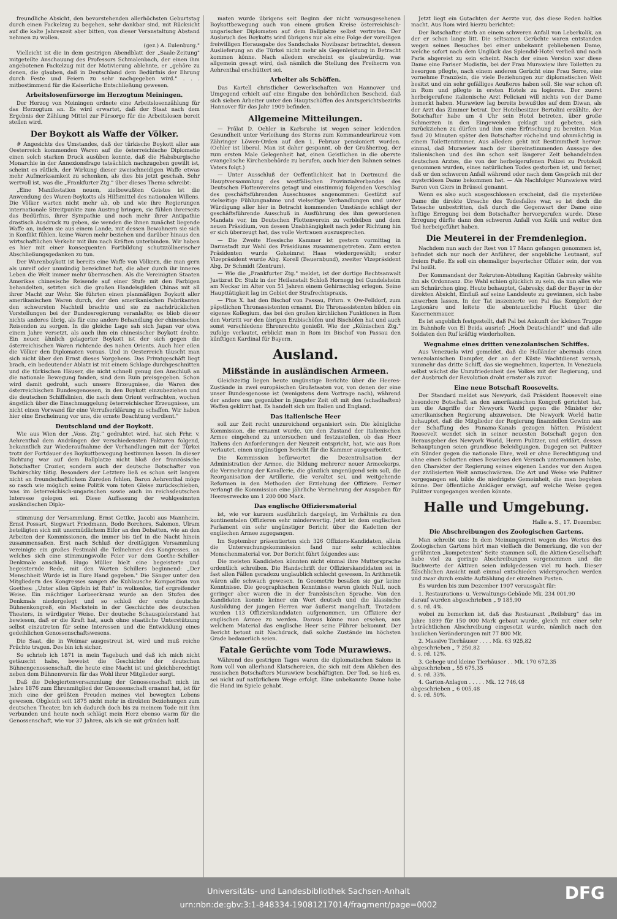freundliche Absicht, den bevorstehenden allerhöchsten Geburtstag durch einen Fackelzug zu begehen, sehr dankbar sind, mit Rücksicht auf die kalte Jahreszeit aber bitten, von dieser Veranstaltung Abstand nehmen zu wollen.
(gez.) A. Eulenburg."
Vielleicht ist die in dem gestrigen Abendblatt der „Saale-Zeitung" mitgeteilte Anschauung des Professors Schmalenbach, der einen ihm angebotenen Fackelzug mit der Motivierung ablehnte, er „gehöre zu denen, die glauben, daß in Deutschland dem Bedürfnis der Ehrung durch Feste und Feiern zu sehr nachgegeben wird." . . . mitbestimmend für die Kaiserliche Entschließung gewesen.
Arbeitslosenfürsorge im Herzogtum Meiningen.
Der Herzog von Meiningen ordnete eine Arbeitslosenzählung für das Herzogtum an. Es wird erwartet, daß der Staat nach dem Ergebnis der Zählung Mittel zur Fürsorge für die Arbeitslosen bereit stellen wird.
Der Boykott als Waffe der Völker.
# Angesichts des Umstandes, daß der türkische Boykott aller aus Oesterreich kommenden Waren auf die österreichische Diplomatie einen solch starken Druck ausüben konnte, daß die Habsburgische Monarchie in der Annexionsfrage tatsächlich nachzugeben gewillt ist, scheint es rätlich, der Wirkung dieser zweischneidigen Waffe etwas mehr Aufmerksamkeit zu schenken, als dies bis jetzt geschah. Sehr wertvoll ist, was die „Frankfurter Ztg." über dieses Thema schreibt:
„Eine Manifestation neuen, zielbewußten Geistes ist die Anwendung des Waren-Boykotts als Hilfsmittel des nationalen Willens. Die Völker warten nicht mehr ab, ob und wie ihre Regierungen internationale Streitpunkte zum Austrag bringen, sie fühlen ihrerseits das Bedürfnis, ihrer Sympathie und noch mehr ihrer Antipathie drastisch Ausdruck zu geben, sie wenden die ihnen zunächst liegende Waffe an, indem sie aus einem Lande, mit dessen Bewohnern sie sich in Konflikt fühlen, keine Waren mehr beziehen und darüber hinaus den wirtschaftlichen Verkehr mit ihm nach Kräften unterbinden. Wir haben es hier mit einer konsequenten Fortbildung schutzzöllnerischer Abschließungsgedanken zu tun.
Der Warenboykott ist bereits eine Waffe von Völkern, die man gern als unreif oder unmündig bezeichnet hat, die aber durch ihr inneres Leben die Welt immer mehr überraschen. Als die Vereinigten Staaten Amerikas chinesische Reisende auf einer Stufe mit den Farbigen behandelten, setzten sich die großen Handelsgilden Chinas mit all ihrer Macht zur Wehr. Sie führten einen planmäßigen Boykott aller amerikanischen Waren durch, der den amerikanischen Fabrikanten den schwersten Nachteil brachte und sie zu nachdrücklichen Vorstellungen bei der Bundesregierung veranlaßte; es blieb dieser nichts anderes übrig, als für eine andere Behandlung der chinesischen Reisenden zu sorgen. In die gleiche Lage sah sich Japan vor etwa einem Jahre versetzt, als auch ihm ein chinesischer Boykott drohte. Ein neuer, ähnlich gelagerter Boykott ist der sich gegen die österreichischen Waren richtende des nahen Orients. Auch hier eilen die Völker den Diplomaten voraus. Und in Oesterreich täuscht man sich nicht über den Ernst dieses Vorgehens. Das Privatgeschäft liegt brach, ein bedeutender Ablatz ist mit einem Schlage durchgeschnitten und die türkischen Häuser, die nicht schnell genug den Anschluß an die nationale Bewegung fanden, sind dem Ruin preisgegeben. Schon wird damit gedroht, auch unsere Erzeugnisse, die Waren des österreichischen Bundesgenossen, in den Boykott einzubeziehen und die deutschen Schiffslinien, die nach dem Orient verfrachten, wochen ängstlich über die Einschmuggelung österreichischer Erzeugnisse, um nicht einen Vorwand für eine Verrufserklärung zu schaffen. Wir haben hier eine Erscheinung vor uns, die ernste Beachtung verdient."
Deutschland und der Boykott.
Wie aus Wien der „Voss. Ztg." gedrahtet wird, hat sich Frhr. v. Aehrenthal dem Andrängen der verschiedensten Faktoren folgend, bekanntlich zur Wiederaufnahme der Verhandlungen mit der Türkei trotz der Fortdauer des Boykottbewegung bestimmen lassen. In dieser Richtung war auf dem Ballplatze nicht bloß der französische Botschafter Crozier, sondern auch der deutsche Botschafter von Tschirschky tätig. Besonders der Letztere ließ es schon seit langem nicht an freundschaftlichem Zureden fehlen, Baron Aehrenthal möge so rasch wie möglich seine Politik vom toten Gleise zurückschieben, was im österreichisch-ungarischen sowie auch im reichsdeutschen Interesse gelegen sei. Diese Auffassung der wohlgesinnten ausländischen Diplo-
stimmung der Versammlung. Ernst Gettke, Jacobi aus Mannheim, Ernst Possart, Siegwart Friedmann, Bodo Borchers, Salomon, Ulram beteiligten sich mit unermüdlichem Eifer an den Debatten, wie an den Arbeiten der Kommissionen, die immer bis tief in die Nacht hinein zusammensaßen. Erst nach Schluß der dreitägigen Versammlung vereinigte ein großes Festmahl die Teilnehmer des Kongresses, an welches sich eine stimmungsvolle Feier vor dem Goethe-Schiller-Denkmale anschloß. Hugo Müller hielt eine begeisterte und begeisternde Rede, mit den Worten Schillers beginnend: „Der Menschheit Würde ist in Eure Hand gegeben." Die Sänger unter den Mitgliedern des Kongresses sangen die Kuhlausche Komposition von Goethes: „Unter allen Gipfeln ist Ruh" in wolkenlos, tief ergreifender Weise. Ein mächtiger Lorbeerkranz wurde an den Stufen des Denkmals niedergelegt und so schloß der erste deutsche Bühnenkongreß, ein Markstein in der Geschichte des deutschen Theaters, in würdigster Weise. Der deutsche Schauspielerstand hat bewiesen, daß er die Kraft hat, auch ohne staatliche Unterstützung selbst einzutreten für seine Interessen und die Entwicklung eines gedeihlichen Genossenschaftswesens.
Die Saat, die in Weimar ausgestreut ist, wird und muß reiche Früchte tragen. Des bin ich sicher.
So schrieb ich 1871 in mein Tagebuch und daß ich mich nicht getäuscht habe, beweist die Geschichte der deutschen Bühnengenossenschaft, die heute eine Macht ist und gleichberechtigt neben dem Bühnenverein für das Wohl ihrer Mitglieder sorgt.
Daß die Delegiertenversammlung der Genossenschaft mich im Jahre 1876 zum Ehrenmitglied der Genossenschaft ernannt hat, ist für mich eine der größten Freuden meines viel bewegten Lebens gewesen. Obgleich seit 1875 nicht mehr in direkten Beziehungen zum deutschen Theater, bin ich dadurch doch bis zu meinem Tode mit ihm verbunden und heute noch schlägt mein Herz ebenso warm für die Genossenschaft, wie vor 37 Jahren, als ich sie mit gründen half.
maten wurde übrigens seit Beginn der nicht vorausgesehenen Boykottbewegung auch von einem großen Kreise österreichisch-ungarischer Diplomaten auf dem Ballplatze selbst vertreten. Der Ausbruch des Boykotts wird übrigens nur als eine Folge der voreiligen freiwilligen Herausgabe des Sandschaks Novibazar betrachtet, dessen Auslieferung an die Türkei nicht mehr als Gegenleistung in Betracht kommen könne. Nach alledem erscheint es glaubwürdig, was allgemein gesagt wird, daß nämlich die Stellung des Freiherrn von Aehrenthal erschüttert sei.
Arbeiter als Schöffen.
Das Kartell christlicher Gewerkschaften von Hannover und Umgegend erhielt auf eine Eingabe den behördlichen Bescheid, daß sich sieben Arbeiter unter den Hauptschöffen des Amtsgerichtsbezirks Hannover für das Jahr 1909 befinden.
Allgemeine Mitteilungen.
— Prälat D. Oehler in Karlsruhe ist wegen seiner leidenden Gesundheit unter Verleihung des Sterns zum Kommandeurkreuz vom Zähringer Löwen-Orden auf den 1. Februar pensioniert worden. (Oehler ist liberal. Man ist daher gespannt, ob der Großherzog, der zum ersten Male Gelegenheit hat, einen Geistlichen in die oberste evangelische Kirchenbehörde zu berufen, auch hier den Bahnen seines Vaters folgt.)
— Unter Ausschluß der Oeffentlichkeit hat in Dortmund die Hauptversammlung des westfälischen Provinzialverbandes des Deutschen Flottenvereins getagt und einstimmig folgenden Vorschlag des geschäftsführenden Ausschusses angenommen: Gestützt auf vielseitige Fühlungnahme und vielseitige Verhandlungen und unter Würdigung aller hier in Betracht kommenden Umstände schlägt der geschäftsführende Ausschuß in Ausführung des ihm gewordenen Mandats vor, im Deutschen Flottenverein zu verbleiben und dem neuen Präsidium, von dessen Unabhängigkeit nach jeder Richtung hin er sich überzeugt hat, das volle Vertrauen auszusprechen.
— Die Zweite Hessische Kammer ist gestern vormittag in Darmstadt zur Wahl des Präsidiums zusammengetreten. Zum ersten Präsidenten wurde Geheimrat Haas wiedergewählt; erster Vizepräsident wurde Abg. Korell (Bauernbund), zweiter Vizepräsident Abg. Dr Schmidt (Zentrum).
— Wie die „Frankfurter Ztg." meldet, ist der dortige Rechtsanwalt Justizrat Dr. Stulz in der Heilanstalt Schloß Hornegg bei Gundelsheim am Neckar im Alter von 51 Jahren einem Gehirnschlag erlegen. Seine Haupttätigkeit lag im Gebiet der Strafrechtspraxis.
— Pius X. hat den Bischof von Passau, Frhrn. v. Ow-Felldorf, zum päpstlichen Thronassistenten ernannt. Die Thronassistenten bilden ein eigenes Kollegium, das bei den großen kirchlichen Funktionen in Rom den Vortritt vor den übrigen Erzbischöfen und Bischöfen hat und auch sonst verschiedene Ehrenrechte genießt. Wie der „Kölnischen Ztg." zufolge verlautet, erblickt man in Rom im Bischof von Passau den künftigen Kardinal für Bayern.
Ausland.
Mißstände in ausländischen Armeen.
Gleichzeitig liegen heute ungünstige Berichte über die Heeres-Zustände in zwei europäischen Großstaaten vor, von denen der eine unser Bundesgenosse ist (wenigstens dem Vortrage nach), während der andere uns gegenüber in jüngster Zeit oft mit den (schadhaften) Waffen geklirrt hat. Es handelt sich um Italien und England.
Das italienische Heer
soll zur Zeit recht unzureichend organisiert sein. Die königliche Kommission, die ernannt wurde, um den Zustand der italienischen Armee eingehend zu untersuchen und festzustellen, ob das Heer Italiens den Anforderungen der Neuzeit entspricht, hat, wie aus Rom verlautet, einen ungünstigen Bericht für die Kammer ausgearbeitet.
Die Kommission befürwortet die Dezentralisation der Administration der Armee, die Bildung mehrerer neuer Armeekorps, die Vermehrung der Kavallerie, die gänzlich ungenügend sein soll, die Reorganisation der Artillerie, die veraltet sei, und weitgehende Reformen in den Methoden der Erziehung der Offiziere. Ferner verlangt die Kommission eine jährliche Vermehrung der Ausgaben für Heereszwecke um 1 200 000 Mark.
Das englische Offiziersmaterial
ist, wie vor kurzem ausführlich dargelegt, im Verhältnis zu den kontinentalen Offizieren sehr minderwertig. Jetzt ist dem englischen Parlament ein sehr ungünstiger Bericht über die Kadetten der englischen Armee zugegangen.
Im September präsentierten sich 326 Offiziers-Kandidaten, allein die Untersuchungskommission fand nur sehr schlechtes Menschenmaterial vor. Der Bericht führt folgendes aus:
Die meisten Kandidaten könnten nicht einmal ihre Muttersprache ordentlich schreiben. Die Handschrift der Offizierskandidaten sei in fast allen Fällen geradezu unglaublich schlecht gewesen. In Arithmetik wären alle schwach gewesen. In Geometrie besaßen sie gar keine Kenntnisse. Die geographischen Kenntnisse waren gleich Null, noch geringer aber waren die in der französischen Sprache. Von den Kandidaten konnte keiner ein Wort deutsch und die klassische Ausbildung der jungen Herren war äußerst mangelhaft. Trotzdem wurden 113 Offizierskandidaten aufgenommen, um Offiziere der englischen Armee zu werden. Daraus könne man ersehen, aus welchem Material das englische Heer seine Führer bekommt. Der Bericht betont mit Nachdruck, daß solche Zustände im höchsten Grade bedauerlich seien.
Fatale Gerüchte vom Tode Murawiews.
Während des gestrigen Tages waren die diplomatischen Salons in Rom voll von allerhand Klatschereien, die sich mit dem Ableben des russischen Botschafters Murawiew beschäftigten. Der Tod, so hieß es, sei nicht auf natürlichem Wege erfolgt. Eine unbekannte Dame habe die Hand im Spiele gehabt.
Jetzt liegt ein Gutachten der Aerzte vor, das diese Reden haltlos macht. Aus Rom wird hierzu berichtet:
Der Botschafter starb an einem schweren Anfall von Leberkolik, an der er schon lange litt. Die seltsamen Gerüchte waren entstanden wegen seines Besuches bei einer unbekannt gebliebenen Dame, welche sofort nach dem Unglück das Splendid-Hotel verließ und nach Paris abgereist zu sein scheint. Nach der einen Version war diese Dame eine Pariser Modistin, bei der Frau Murawiew ihre Toiletten zu besorgen pflegte, nach einem anderen Gerücht eine Frau Serre, eine vornehme Französin, die viele Beziehungen zur diplomatischen Welt besitzt und ein sehr gefälliges Aeußeres haben soll. Sie war schon oft in Rom und pflegte in ersten Hotels zu logieren. Der zuerst herbeigerufene italienische Arzt Feliciani will nichts von der Dame bemerkt haben. Murawiew lag bereits bewußtlos auf dem Diwan, als der Arzt das Zimmer betrat. Der Hotelbesitzer Bertolini erzählte, der Botschafter habe um 4 Uhr sein Hotel betreten, über große Schmerzen in den Eingeweiden geklagt und gebeten, sich zurückziehen zu dürfen und ihm eine Erfrischung zu bereiten. Man fand 20 Minuten später den Botschafter röchelnd und ohnmächtig in einem Toilettenzimmer. Aus alledem geht mit Bestimmtheit hervor: einmal, daß Murawiew nach der übereinstimmenden Aussage des italienischen und des ihn schon seit längerer Zeit behandelnden deutschen Arztes, die von der herbeigerufenen Polizei zu Protokoll genommen wurden, eines natürlichen Todes gestorben ist, und ferner, daß er den schweren Anfall während oder nach dem Gespräch mit der mysteriösen Dame bekommen hat. — Als Nachfolger Murawiews wird Baron von Giers in Brüssel genannt.
Wenn es also auch ausgeschlossen erscheint, daß die mysteriöse Dame die direkte Ursache des Todesfalles war, so ist doch die Tatsache unbestritten, daß durch die Gegenwart der Dame eine heftige Erregung bei dem Botschafter hervorgerufen wurde. Diese Erregung dürfte dann den schweren Anfall von Kolik und weiter den Tod herbeigeführt haben.
Die Meuterei in der Fremdenlegion.
Nachdem nun auch der Rest von 17 Mann gefangen genommen ist, befindet sich nur noch der Anführer, der angebliche Leutnant, auf freiem Fuße. Es soll ein ehemaliger bayerischer Offizier sein, der von Pal heißt.
Der Kommandant der Rekruten-Abteilung Kapitän Gabresky wählte ihn als Ordonnanz. Die Wahl schien glücklich zu sein, da nun alles wie am Schnürchen ging. Heute behauptet, Gabresky, daß der Bayer in der direkten Absicht, Einfluß auf seine Landsleute zu gewinnen, sich habe anwerben lassen. In der Tat inszenierte von Pal das Komplott der Legionäre und leitete die abenteuerliche Flucht über die Kasernenmauer.
Es ist angeblich festgestellt, daß Pal bei Ankunft der kleinen Truppe im Bahnhofe von El Beida ausrief: „Hoch Deutschland!" und daß alle Soldaten den Ruf kräftig wiederholten.
Wegnahme eines dritten venezolanischen Schiffes.
Aus Venezuela wird gemeldet, daß die Holländer abermals einen venezolanischen Dampfer, der an der Küste Wachtdienst versah, nunmehr das dritte Schiff, das sie wegnehmen, kaperten. In Venezuela selbst wächst die Unzufriedenheit des Volkes mit der Regierung, und der Ausbruch der Revolution droht ernster als zuvor.
Eine neue Botschaft Roosevelts.
Der Standard meldet aus Newyork, daß Präsident Roosevelt eine besondere Botschaft an den amerikanischen Kongreß gerichtet hat, um die Angriffe der Newyork World gegen die Minister der amerikanischen Regierung abzuweisen. Die Newyork World hatte behauptet, daß die Mitglieder der Regierung finanziellen Gewinn aus der Schaffung des Panama-Kanals gezogen hätten. Präsident Roosevelt wendet sich in seiner neuesten Botschaft gegen den Herausgeber des Newyork World, Herrn Pulitzer, und erklärt, dessen Behauptungen seien grundlose Beleidigungen. Dagegen sei Pulitzer ein Sünder gegen die nationale Ehre, weil er ohne Berechtigung und ohne einen Schatten eines Beweises den Versuch unternommen habe, den Charakter der Regierung seines eigenen Landes vor den Augen der zivilisierten Welt anzuschwärzen. Die Art und Weise wie Pulitzer vorgegangen sei, bilde die niedrigste Gemeinheit, die man begehen könne. Der öffentliche Ankläger erwägt, auf welche Weise gegen Pulitzer vorgegangen werden könnte.
Halle und Umgebung.
Halle a. S., 17. Dezember.
Die Abschreibungen des Zoologischen Gartens.
Man schreibt uns: In dem Meinungsstreit wegen des Wertes des Zoologischen Gartens hört man vielfach die Bemerkung, die von der gerühmten „kompetenten" Seite stammen soll, die Aktien-Gesellschaft habe viel zu geringe Abschreibungen vorgenommen und die Buchwerte der Aktiven seien infolgedessen viel zu hoch. Dieser fälschlichen Ansicht muß einmal entschieden widersprochen werden und zwar durch exakte Aufzählung der einzelnen Posten.
Es wurden bis zum Dezember 1907 verausgabt für:
1. Restaurations- u. Verwaltungs-Gebäude Mk. 234 001,90
darauf wurden abgeschrieben „ 9 185,90
d. s. rd. 4%.
wobei zu bemerken ist, daß das Restaurant „Reilsburg" das im Jahre 1899 für 150 000 Mark gebaut wurde, gleich mit einer sehr beträchtlichen Abschreibung eingesetzt wurde, nämlich nach den baulichen Veränderungen mit 77 800 Mk.
2. Massive Tierhäuser . . . . Mk. 63 925,82
abgeschrieben „ 7 250,82
d. s. rd. 12%.
3. Gehege und kleine Tierhäuser . . Mk. 170 672,35
abgeschrieben „ 55 675,35
d. s. rd. 33%.
4. Garten-Anlagen . . . . . Mk. 12 746,48
abgeschrieben „ 6 005,48
d. s. rd. 50%.
Universitäts- und Landesbibliothek Sachsen-Anhalt
urn:nbn:de:gbv:3:1-848334-19081217014/fragment/page=0002
DFG